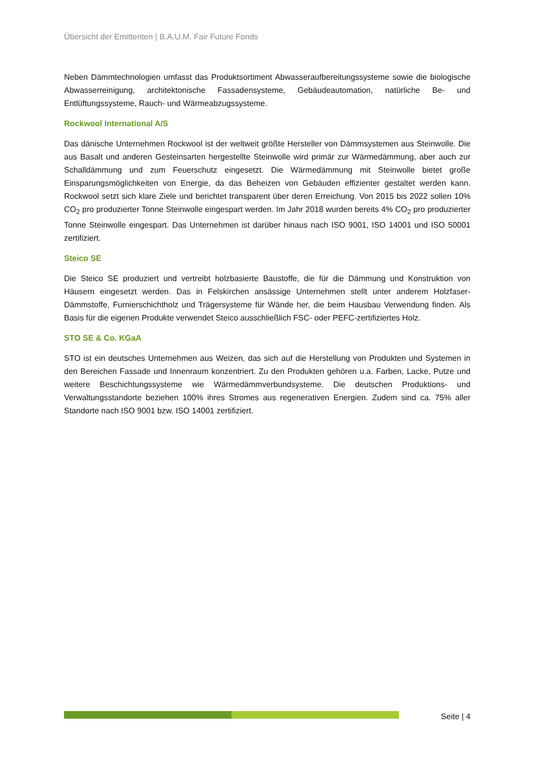Übersicht der Emittenten | B.A.U.M. Fair Future Fonds
Neben Dämmtechnologien umfasst das Produktsortiment Abwasseraufbereitungssysteme sowie die biologische Abwasserreinigung, architektonische Fassadensysteme, Gebäudeautomation, natürliche Be- und Entlüftungssysteme, Rauch- und Wärmeabzugssysteme.
Rockwool International A/S
Das dänische Unternehmen Rockwool ist der weltweit größte Hersteller von Dämmsystemen aus Steinwolle. Die aus Basalt und anderen Gesteinsarten hergestellte Steinwolle wird primär zur Wärmedämmung, aber auch zur Schalldämmung und zum Feuerschutz eingesetzt. Die Wärmedämmung mit Steinwolle bietet große Einsparungsmöglichkeiten von Energie, da das Beheizen von Gebäuden effizienter gestaltet werden kann. Rockwool setzt sich klare Ziele und berichtet transparent über deren Erreichung. Von 2015 bis 2022 sollen 10% CO<sub>2</sub> pro produzierter Tonne Steinwolle eingespart werden. Im Jahr 2018 wurden bereits 4% CO<sub>2</sub> pro produzierter Tonne Steinwolle eingespart. Das Unternehmen ist darüber hinaus nach ISO 9001, ISO 14001 und ISO 50001 zertifiziert.
Steico SE
Die Steico SE produziert und vertreibt holzbasierte Baustoffe, die für die Dämmung und Konstruktion von Häusern eingesetzt werden. Das in Felskirchen ansässige Unternehmen stellt unter anderem Holzfaser-Dämmstoffe, Furnierschichtholz und Trägersysteme für Wände her, die beim Hausbau Verwendung finden. Als Basis für die eigenen Produkte verwendet Steico ausschließlich FSC- oder PEFC-zertifiziertes Holz.
STO SE & Co. KGaA
STO ist ein deutsches Unternehmen aus Weizen, das sich auf die Herstellung von Produkten und Systemen in den Bereichen Fassade und Innenraum konzentriert. Zu den Produkten gehören u.a. Farben, Lacke, Putze und weitere Beschichtungssysteme wie Wärmedämmverbundsysteme. Die deutschen Produktions- und Verwaltungsstandorte beziehen 100% ihres Stromes aus regenerativen Energien. Zudem sind ca. 75% aller Standorte nach ISO 9001 bzw. ISO 14001 zertifiziert.
Seite | 4